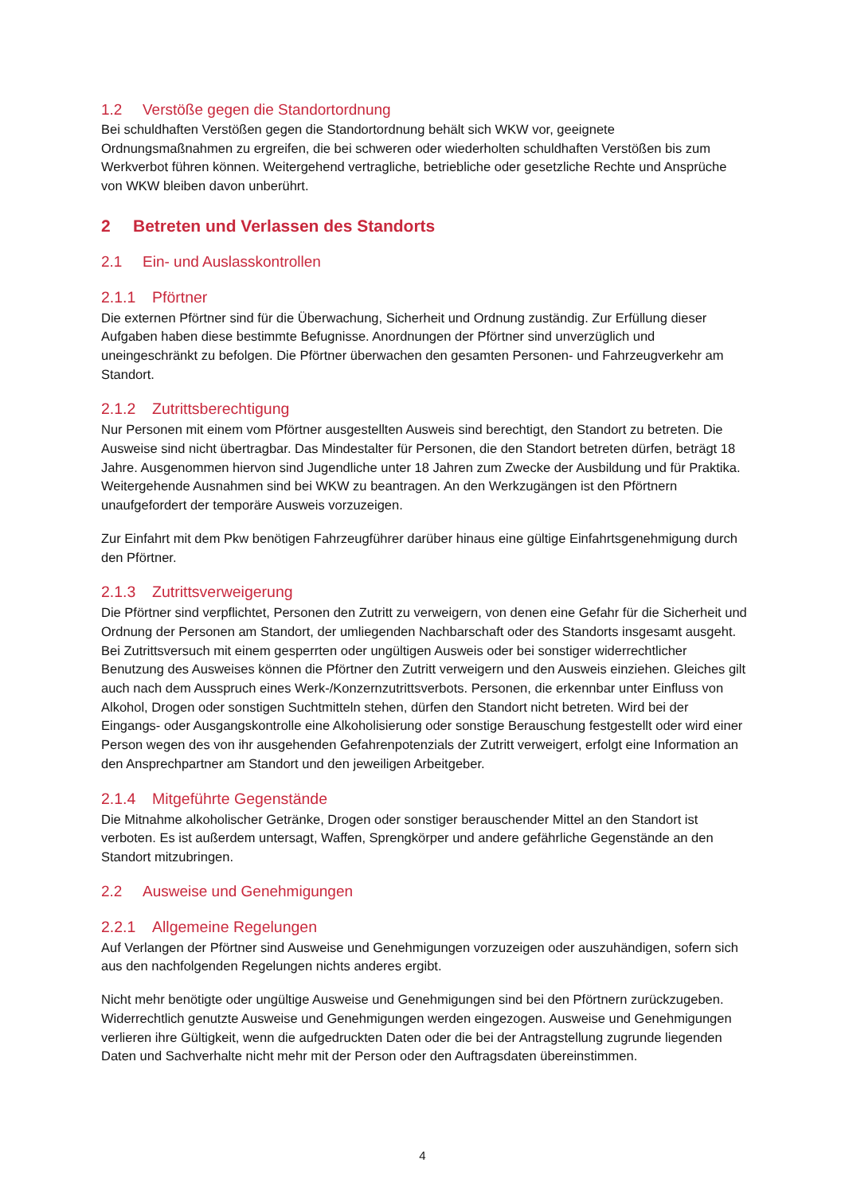1.2 Verstöße gegen die Standortordnung
Bei schuldhaften Verstößen gegen die Standortordnung behält sich WKW vor, geeignete Ordnungsmaßnahmen zu ergreifen, die bei schweren oder wiederholten schuldhaften Verstößen bis zum Werkverbot führen können. Weitergehend vertragliche, betriebliche oder gesetzliche Rechte und Ansprüche von WKW bleiben davon unberührt.
2 Betreten und Verlassen des Standorts
2.1 Ein- und Auslasskontrollen
2.1.1 Pförtner
Die externen Pförtner sind für die Überwachung, Sicherheit und Ordnung zuständig. Zur Erfüllung dieser Aufgaben haben diese bestimmte Befugnisse. Anordnungen der Pförtner sind unverzüglich und uneingeschränkt zu befolgen. Die Pförtner überwachen den gesamten Personen- und Fahrzeugverkehr am Standort.
2.1.2 Zutrittsberechtigung
Nur Personen mit einem vom Pförtner ausgestellten Ausweis sind berechtigt, den Standort zu betreten. Die Ausweise sind nicht übertragbar. Das Mindestalter für Personen, die den Standort betreten dürfen, beträgt 18 Jahre. Ausgenommen hiervon sind Jugendliche unter 18 Jahren zum Zwecke der Ausbildung und für Praktika. Weitergehende Ausnahmen sind bei WKW zu beantragen. An den Werkzugängen ist den Pförtnern unaufgefordert der temporäre Ausweis vorzuzeigen.
Zur Einfahrt mit dem Pkw benötigen Fahrzeugführer darüber hinaus eine gültige Einfahrtsgenehmigung durch den Pförtner.
2.1.3 Zutrittsverweigerung
Die Pförtner sind verpflichtet, Personen den Zutritt zu verweigern, von denen eine Gefahr für die Sicherheit und Ordnung der Personen am Standort, der umliegenden Nachbarschaft oder des Standorts insgesamt ausgeht. Bei Zutrittsversuch mit einem gesperrten oder ungültigen Ausweis oder bei sonstiger widerrechtlicher Benutzung des Ausweises können die Pförtner den Zutritt verweigern und den Ausweis einziehen. Gleiches gilt auch nach dem Ausspruch eines Werk-/Konzernzutrittsverbots. Personen, die erkennbar unter Einfluss von Alkohol, Drogen oder sonstigen Suchtmitteln stehen, dürfen den Standort nicht betreten. Wird bei der Eingangs- oder Ausgangskontrolle eine Alkoholisierung oder sonstige Berauschung festgestellt oder wird einer Person wegen des von ihr ausgehenden Gefahrenpotenzials der Zutritt verweigert, erfolgt eine Information an den Ansprechpartner am Standort und den jeweiligen Arbeitgeber.
2.1.4 Mitgeführte Gegenstände
Die Mitnahme alkoholischer Getränke, Drogen oder sonstiger berauschender Mittel an den Standort ist verboten. Es ist außerdem untersagt, Waffen, Sprengkörper und andere gefährliche Gegenstände an den Standort mitzubringen.
2.2 Ausweise und Genehmigungen
2.2.1 Allgemeine Regelungen
Auf Verlangen der Pförtner sind Ausweise und Genehmigungen vorzuzeigen oder auszuhändigen, sofern sich aus den nachfolgenden Regelungen nichts anderes ergibt.
Nicht mehr benötigte oder ungültige Ausweise und Genehmigungen sind bei den Pförtnern zurückzugeben. Widerrechtlich genutzte Ausweise und Genehmigungen werden eingezogen. Ausweise und Genehmigungen verlieren ihre Gültigkeit, wenn die aufgedruckten Daten oder die bei der Antragstellung zugrunde liegenden Daten und Sachverhalte nicht mehr mit der Person oder den Auftragsdaten übereinstimmen.
4